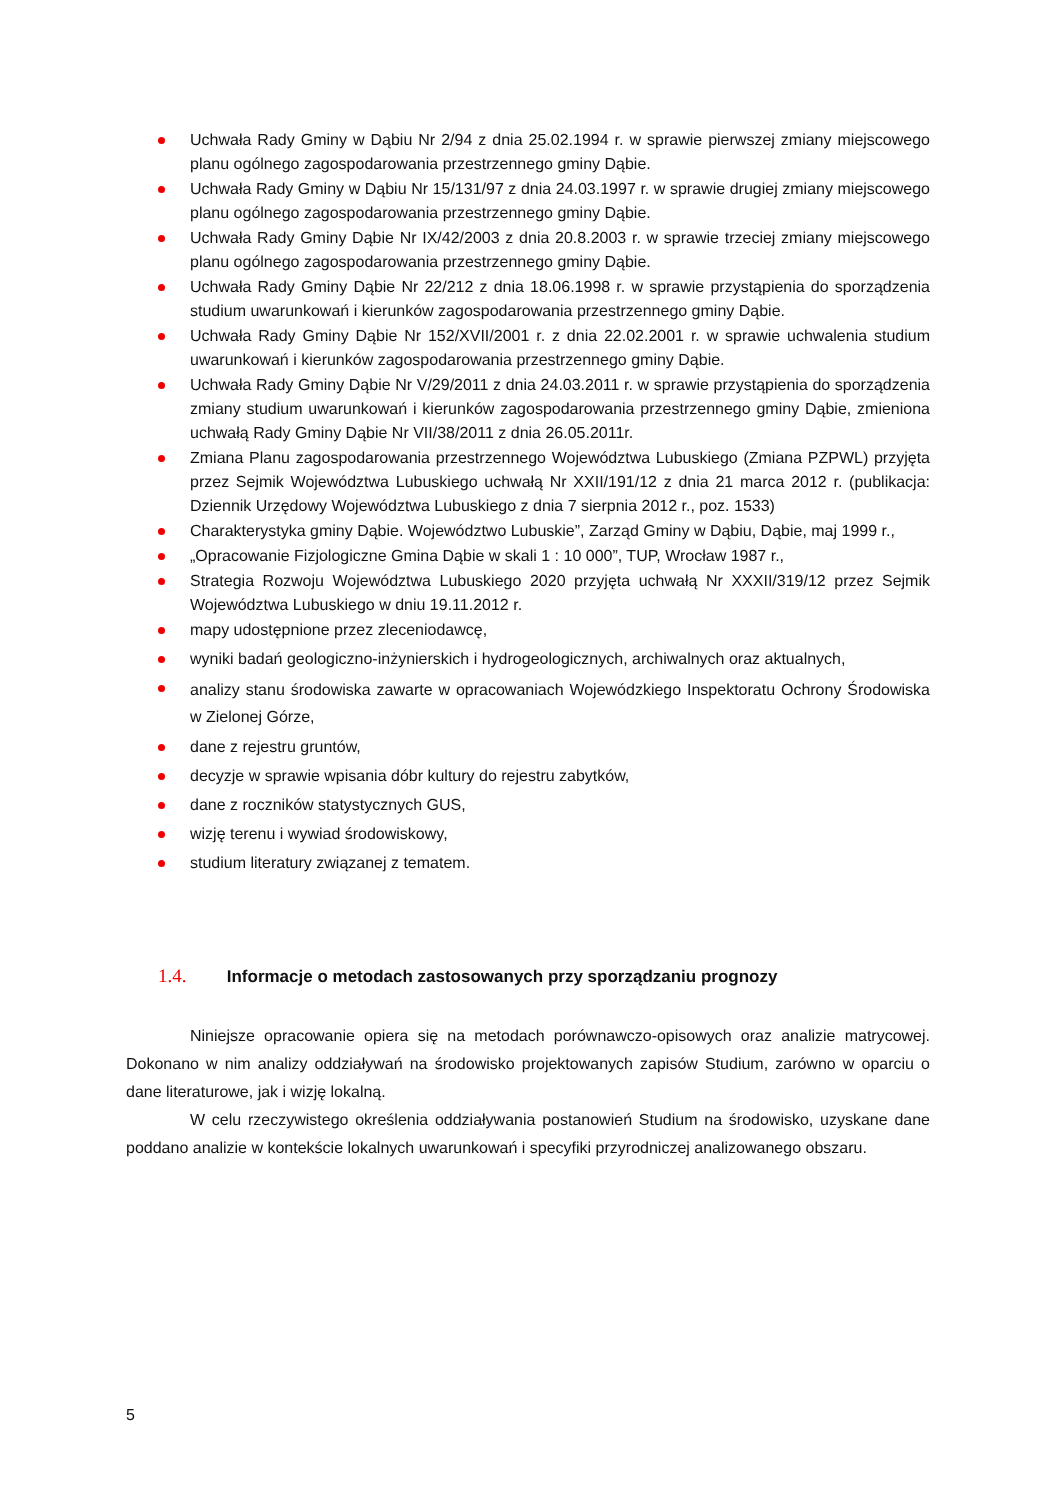Uchwała Rady Gminy w Dąbiu Nr 2/94 z dnia 25.02.1994 r. w sprawie pierwszej zmiany miejscowego planu ogólnego zagospodarowania przestrzennego gminy Dąbie.
Uchwała Rady Gminy w Dąbiu Nr 15/131/97 z dnia 24.03.1997 r. w sprawie drugiej zmiany miejscowego planu ogólnego zagospodarowania przestrzennego gminy Dąbie.
Uchwała Rady Gminy Dąbie Nr IX/42/2003 z dnia 20.8.2003 r. w sprawie trzeciej zmiany miejscowego planu ogólnego zagospodarowania przestrzennego gminy Dąbie.
Uchwała Rady Gminy Dąbie Nr 22/212 z dnia 18.06.1998 r. w sprawie przystąpienia do sporządzenia studium uwarunkowań i kierunków zagospodarowania przestrzennego gminy Dąbie.
Uchwała Rady Gminy Dąbie Nr 152/XVII/2001 r. z dnia 22.02.2001 r. w sprawie uchwalenia studium uwarunkowań i kierunków zagospodarowania przestrzennego gminy Dąbie.
Uchwała Rady Gminy Dąbie Nr V/29/2011 z dnia 24.03.2011 r. w sprawie przystąpienia do sporządzenia zmiany studium uwarunkowań i kierunków zagospodarowania przestrzennego gminy Dąbie, zmieniona uchwałą Rady Gminy Dąbie Nr VII/38/2011 z dnia 26.05.2011r.
Zmiana Planu zagospodarowania przestrzennego Województwa Lubuskiego (Zmiana PZPWL) przyjęta przez Sejmik Województwa Lubuskiego uchwałą Nr XXII/191/12 z dnia 21 marca 2012 r. (publikacja: Dziennik Urzędowy Województwa Lubuskiego z dnia 7 sierpnia 2012 r., poz. 1533)
Charakterystyka gminy Dąbie. Województwo Lubuskie”, Zarząd Gminy w Dąbiu, Dąbie, maj 1999 r.,
„Opracowanie Fizjologiczne Gmina Dąbie w skali 1 : 10 000”, TUP, Wrocław 1987 r.,
Strategia Rozwoju Województwa Lubuskiego 2020 przyjęta uchwałą Nr XXXII/319/12 przez Sejmik Województwa Lubuskiego w dniu 19.11.2012 r.
mapy udostępnione przez zleceniodawcę,
wyniki badań geologiczno-inżynierskich i hydrogeologicznych, archiwalnych oraz aktualnych,
analizy stanu środowiska zawarte w opracowaniach Wojewódzkiego Inspektoratu Ochrony Środowiska w Zielonej Górze,
dane z rejestru gruntów,
decyzje w sprawie wpisania dóbr kultury do rejestru zabytków,
dane z roczników statystycznych GUS,
wizję terenu i wywiad środowiskowy,
studium literatury związanej z tematem.
1.4. Informacje o metodach zastosowanych przy sporządzaniu prognozy
Niniejsze opracowanie opiera się na metodach porównawczo-opisowych oraz analizie matrycowej. Dokonano w nim analizy oddziaływań na środowisko projektowanych zapisów Studium, zarówno w oparciu o dane literaturowe, jak i wizję lokalną.
W celu rzeczywistego określenia oddziaływania postanowień Studium na środowisko, uzyskane dane poddano analizie w kontekście lokalnych uwarunkowań i specyfiki przyrodniczej analizowanego obszaru.
5